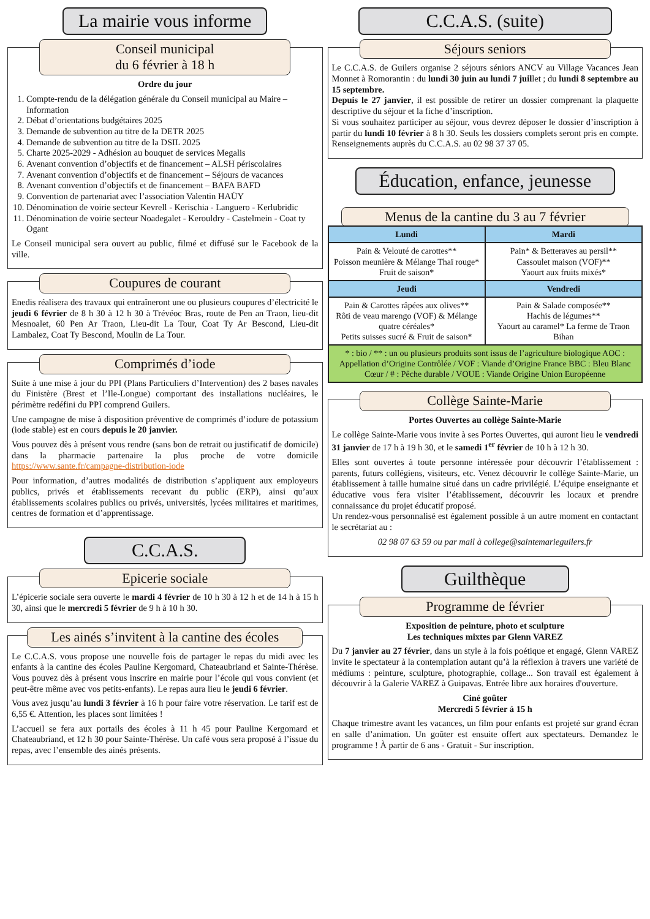La mairie vous informe
Conseil municipal
du 6 février à 18 h
Ordre du jour
1. Compte-rendu de la délégation générale du Conseil municipal au Maire – Information
2. Débat d’orientations budgétaires 2025
3. Demande de subvention au titre de la DETR 2025
4. Demande de subvention au titre de la DSIL 2025
5. Charte 2025-2029 - Adhésion au bouquet de services Megalis
6. Avenant convention d’objectifs et de financement – ALSH périscolaires
7. Avenant convention d’objectifs et de financement – Séjours de vacances
8. Avenant convention d’objectifs et de financement – BAFA BAFD
9. Convention de partenariat avec l’association Valentin HAÜY
10. Dénomination de voirie secteur Kevrell - Kerischia - Languero - Kerlubridic
11. Dénomination de voirie secteur Noadegalet - Kerouldry - Castelmein - Coat ty Ogant
Le Conseil municipal sera ouvert au public, filmé et diffusé sur le Facebook de la ville.
Coupures de courant
Enedis réalisera des travaux qui entraîneront une ou plusieurs coupures d’électricité le jeudi 6 février de 8 h 30 à 12 h 30 à Trévéoc Bras, route de Pen an Traon, lieu-dit Mesnoalet, 60 Pen Ar Traon, Lieu-dit La Tour, Coat Ty Ar Bescond, Lieu-dit Lambalez, Coat Ty Bescond, Moulin de La Tour.
Comprimés d’iode
Suite à une mise à jour du PPI (Plans Particuliers d’Intervention) des 2 bases navales du Finistère (Brest et l’Ile-Longue) comportant des installations nucléaires, le périmètre redéfini du PPI comprend Guilers.
Une campagne de mise à disposition préventive de comprimés d’iodure de potassium (iode stable) est en cours depuis le 20 janvier.
Vous pouvez dès à présent vous rendre (sans bon de retrait ou justificatif de domicile) dans la pharmacie partenaire la plus proche de votre domicile https://www.sante.fr/campagne-distribution-iode
Pour information, d’autres modalités de distribution s’appliquent aux employeurs publics, privés et établissements recevant du public (ERP), ainsi qu’aux établissements scolaires publics ou privés, universités, lycées militaires et maritimes, centres de formation et d’apprentissage.
C.C.A.S.
Epicerie sociale
L’épicerie sociale sera ouverte le mardi 4 février de 10 h 30 à 12 h et de 14 h à 15 h 30, ainsi que le mercredi 5 février de 9 h à 10 h 30.
Les ainés s’invitent à la cantine des écoles
Le C.C.A.S. vous propose une nouvelle fois de partager le repas du midi avec les enfants à la cantine des écoles Pauline Kergomard, Chateaubriand et Sainte-Thérèse. Vous pouvez dès à présent vous inscrire en mairie pour l’école qui vous convient (et peut-être même avec vos petits-enfants). Le repas aura lieu le jeudi 6 février.
Vous avez jusqu’au lundi 3 février à 16 h pour faire votre réservation. Le tarif est de 6,55 €. Attention, les places sont limitées !
L’accueil se fera aux portails des écoles à 11 h 45 pour Pauline Kergomard et Chateaubriand, et 12 h 30 pour Sainte-Thérèse. Un café vous sera proposé à l’issue du repas, avec l’ensemble des ainés présents.
C.C.A.S. (suite)
Séjours seniors
Le C.C.A.S. de Guilers organise 2 séjours séniors ANCV au Village Vacances Jean Monnet à Romorantin : du lundi 30 juin au lundi 7 juillet ; du lundi 8 septembre au 15 septembre.
Depuis le 27 janvier, il est possible de retirer un dossier comprenant la plaquette descriptive du séjour et la fiche d’inscription.
Si vous souhaitez participer au séjour, vous devrez déposer le dossier d’inscription à partir du lundi 10 février à 8 h 30. Seuls les dossiers complets seront pris en compte. Renseignements auprès du C.C.A.S. au 02 98 37 37 05.
Éducation, enfance, jeunesse
Menus de la cantine du 3 au 7 février
| Lundi | Mardi |
| --- | --- |
| Pain & Velouté de carottes** Poisson meunière & Mélange Thaï rouge* Fruit de saison* | Pain* & Betteraves au persil** Cassoulet maison (VOF)** Yaourt aux fruits mixés* |
| Jeudi | Vendredi |
| Pain & Carottes râpées aux olives** Rôti de veau marengo (VOF) & Mélange quatre céréales* Petits suisses sucré & Fruit de saison* | Pain & Salade composée** Hachis de légumes** Yaourt au caramel* La ferme de Traon Bihan |
| * : bio / ** : un ou plusieurs produits sont issus de l’agriculture biologique AOC : Appellation d’Origine Contrôlée / VOF : Viande d’Origine France BBC : Bleu Blanc Cœur / # : Pêche durable / VOUE : Viande Origine Union Européenne | |
Collège Sainte-Marie
Portes Ouvertes au collège Sainte-Marie
Le collège Sainte-Marie vous invite à ses Portes Ouvertes, qui auront lieu le vendredi 31 janvier de 17 h à 19 h 30, et le samedi 1<sup>er</sup> février de 10 h à 12 h 30.
Elles sont ouvertes à toute personne intéressée pour découvrir l’établissement : parents, futurs collégiens, visiteurs, etc. Venez découvrir le collège Sainte-Marie, un établissement à taille humaine situé dans un cadre privilégié. L’équipe enseignante et éducative vous fera visiter l’établissement, découvrir les locaux et prendre connaissance du projet éducatif proposé.
Un rendez-vous personnalisé est également possible à un autre moment en contactant le secrétariat au :
02 98 07 63 59 ou par mail à college@saintemarieguilers.fr
Guilthèque
Programme de février
Exposition de peinture, photo et sculpture
Les techniques mixtes par Glenn VAREZ
Du 7 janvier au 27 février, dans un style à la fois poétique et engagé, Glenn VAREZ invite le spectateur à la contemplation autant qu’à la réflexion à travers une variété de médiums : peinture, sculpture, photographie, collage... Son travail est également à découvrir à la Galerie VAREZ à Guipavas. Entrée libre aux horaires d'ouverture.
Ciné goûter
Mercredi 5 février à 15 h
Chaque trimestre avant les vacances, un film pour enfants est projeté sur grand écran en salle d’animation. Un goûter est ensuite offert aux spectateurs. Demandez le programme ! À partir de 6 ans - Gratuit - Sur inscription.